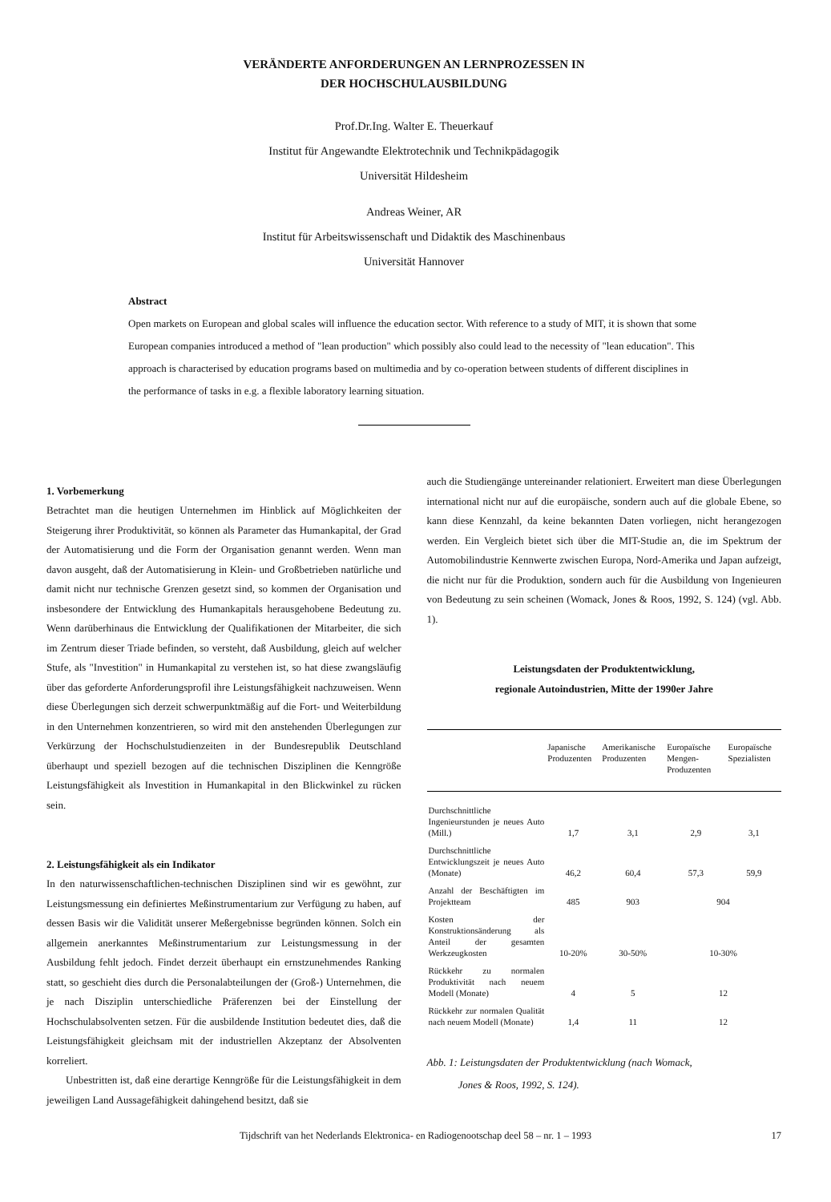VERÄNDERTE ANFORDERUNGEN AN LERNPROZESSEN IN
DER HOCHSCHULAUSBILDUNG
Prof.Dr.Ing. Walter E. Theuerkauf
Institut für Angewandte Elektrotechnik und Technikpädagogik
Universität Hildesheim
Andreas Weiner, AR
Institut für Arbeitswissenschaft und Didaktik des Maschinenbaus
Universität Hannover
Abstract
Open markets on European and global scales will influence the education sector. With reference to a study of MIT, it is shown that some European companies introduced a method of "lean production" which possibly also could lead to the necessity of "lean education". This approach is characterised by education programs based on multimedia and by co-operation between students of different disciplines in the performance of tasks in e.g. a flexible laboratory learning situation.
1. Vorbemerkung
Betrachtet man die heutigen Unternehmen im Hinblick auf Möglichkeiten der Steigerung ihrer Produktivität, so können als Parameter das Humankapital, der Grad der Automatisierung und die Form der Organisation genannt werden. Wenn man davon ausgeht, daß der Automatisierung in Klein- und Großbetrieben natürliche und damit nicht nur technische Grenzen gesetzt sind, so kommen der Organisation und insbesondere der Entwicklung des Humankapitals herausgehobene Bedeutung zu. Wenn darüberhinaus die Entwicklung der Qualifikationen der Mitarbeiter, die sich im Zentrum dieser Triade befinden, so versteht, daß Ausbildung, gleich auf welcher Stufe, als "Investition" in Humankapital zu verstehen ist, so hat diese zwangsläufig über das geforderte Anforderungsprofil ihre Leistungsfähigkeit nachzuweisen. Wenn diese Überlegungen sich derzeit schwerpunktmäßig auf die Fort- und Weiterbildung in den Unternehmen konzentrieren, so wird mit den anstehenden Überlegungen zur Verkürzung der Hochschulstudienzeiten in der Bundesrepublik Deutschland überhaupt und speziell bezogen auf die technischen Disziplinen die Kenngröße Leistungsfähigkeit als Investition in Humankapital in den Blickwinkel zu rücken sein.
2. Leistungsfähigkeit als ein Indikator
In den naturwissenschaftlichen-technischen Disziplinen sind wir es gewöhnt, zur Leistungsmessung ein definiertes Meßinstrumentarium zur Verfügung zu haben, auf dessen Basis wir die Validität unserer Meßergebnisse begründen können. Solch ein allgemein anerkanntes Meßinstrumentarium zur Leistungsmessung in der Ausbildung fehlt jedoch. Findet derzeit überhaupt ein ernstzunehmendes Ranking statt, so geschieht dies durch die Personalabteilungen der (Groß-) Unternehmen, die je nach Disziplin unterschiedliche Präferenzen bei der Einstellung der Hochschulabsolventen setzen. Für die ausbildende Institution bedeutet dies, daß die Leistungsfähigkeit gleichsam mit der industriellen Akzeptanz der Absolventen korreliert.
Unbestritten ist, daß eine derartige Kenngröße für die Leistungsfähigkeit in dem jeweiligen Land Aussagefähigkeit dahingehend besitzt, daß sie
auch die Studiengänge untereinander relationiert. Erweitert man diese Überlegungen international nicht nur auf die europäische, sondern auch auf die globale Ebene, so kann diese Kennzahl, da keine bekannten Daten vorliegen, nicht herangezogen werden. Ein Vergleich bietet sich über die MIT-Studie an, die im Spektrum der Automobilindustrie Kennwerte zwischen Europa, Nord-Amerika und Japan aufzeigt, die nicht nur für die Produktion, sondern auch für die Ausbildung von Ingenieuren von Bedeutung zu sein scheinen (Womack, Jones & Roos, 1992, S. 124) (vgl. Abb. 1).
Leistungsdaten der Produktentwicklung,
regionale Autoindustrien, Mitte der 1990er Jahre
| | Japanische Produzenten | Amerikanische Produzenten | Europaïsche Mengen-Produzenten | Europaïsche Spezialisten |
| --- | --- | --- | --- | --- |
| Durchschnittliche Ingenieurstunden je neues Auto (Mill.) | 1,7 | 3,1 | 2,9 | 3,1 |
| Durchschnittliche Entwicklungszeit je neues Auto (Monate) | 46,2 | 60,4 | 57,3 | 59,9 |
| Anzahl der Beschäftigten im Projektteam | 485 | 903 | 904 | |
| Kosten der Konstruktionsänderung als Anteil der gesamten Werkzeugkosten | 10-20% | 30-50% | 10-30% | |
| Rückkehr zu normalen Produktivität nach neuem Modell (Monate) | 4 | 5 | 12 | |
| Rückkehr zur normalen Qualität nach neuem Modell (Monate) | 1,4 | 11 | 12 | |
Abb. 1: Leistungsdaten der Produktentwicklung (nach Womack,
Jones & Roos, 1992, S. 124).
Tijdschrift van het Nederlands Elektronica- en Radiogenootschap deel 58 – nr. 1 – 1993 17